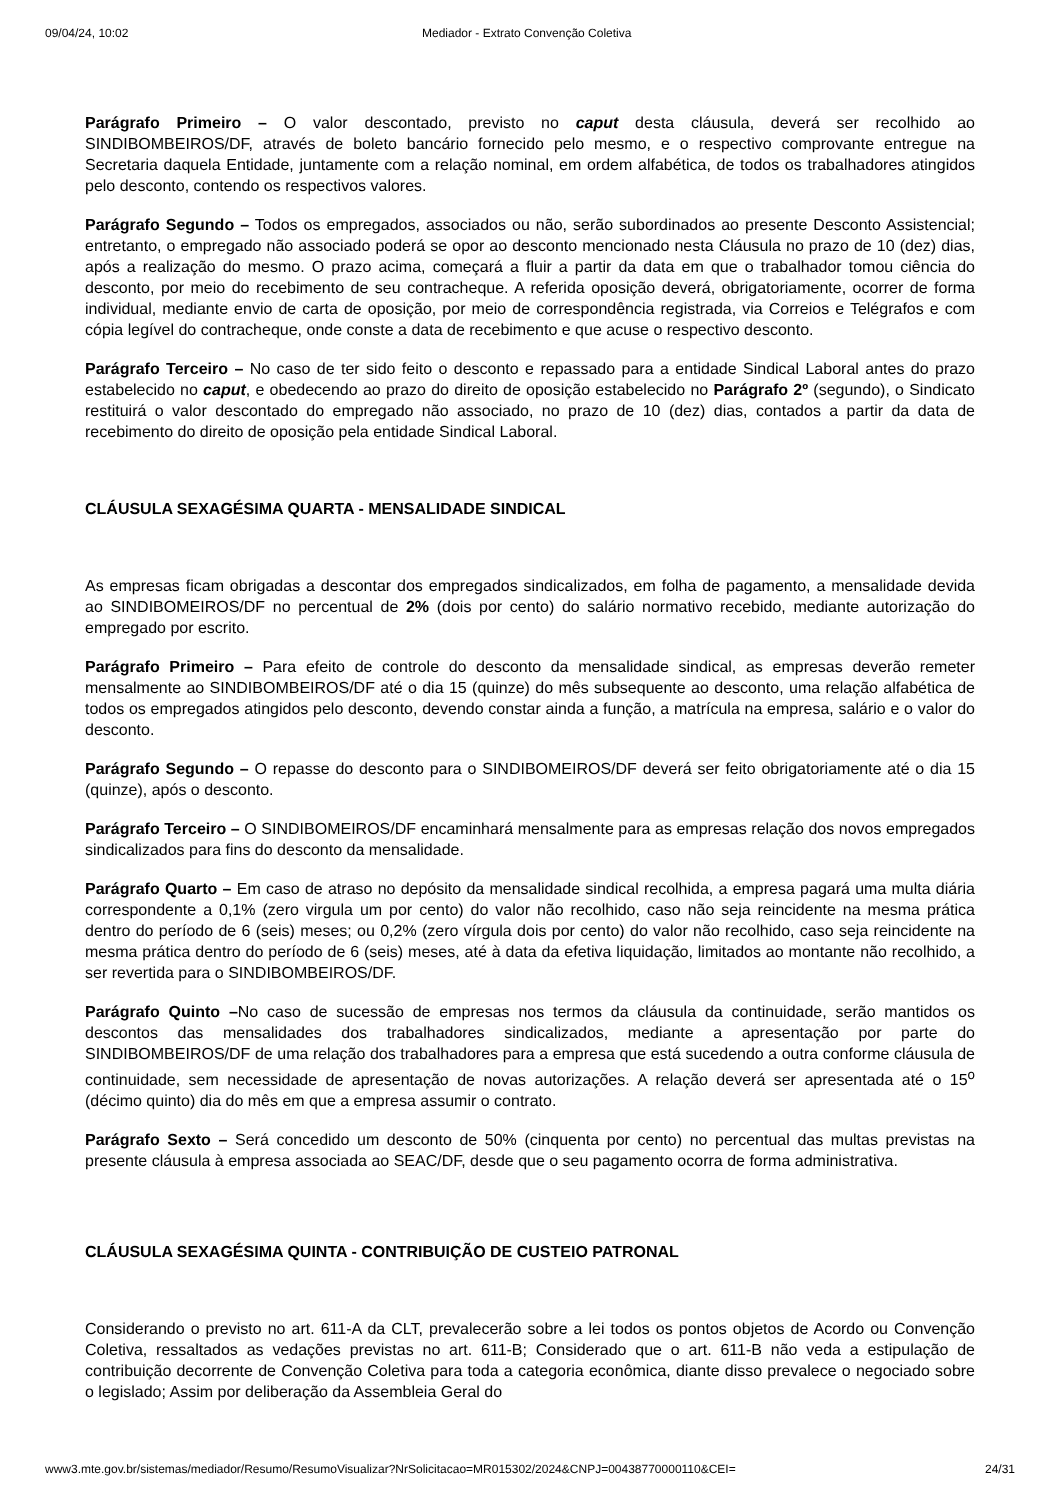09/04/24, 10:02 Mediador - Extrato Convenção Coletiva
Parágrafo Primeiro – O valor descontado, previsto no caput desta cláusula, deverá ser recolhido ao SINDIBOMBEIROS/DF, através de boleto bancário fornecido pelo mesmo, e o respectivo comprovante entregue na Secretaria daquela Entidade, juntamente com a relação nominal, em ordem alfabética, de todos os trabalhadores atingidos pelo desconto, contendo os respectivos valores.
Parágrafo Segundo – Todos os empregados, associados ou não, serão subordinados ao presente Desconto Assistencial; entretanto, o empregado não associado poderá se opor ao desconto mencionado nesta Cláusula no prazo de 10 (dez) dias, após a realização do mesmo. O prazo acima, começará a fluir a partir da data em que o trabalhador tomou ciência do desconto, por meio do recebimento de seu contracheque. A referida oposição deverá, obrigatoriamente, ocorrer de forma individual, mediante envio de carta de oposição, por meio de correspondência registrada, via Correios e Telégrafos e com cópia legível do contracheque, onde conste a data de recebimento e que acuse o respectivo desconto.
Parágrafo Terceiro – No caso de ter sido feito o desconto e repassado para a entidade Sindical Laboral antes do prazo estabelecido no caput, e obedecendo ao prazo do direito de oposição estabelecido no Parágrafo 2º (segundo), o Sindicato restituirá o valor descontado do empregado não associado, no prazo de 10 (dez) dias, contados a partir da data de recebimento do direito de oposição pela entidade Sindical Laboral.
CLÁUSULA SEXAGÉSIMA QUARTA - MENSALIDADE SINDICAL
As empresas ficam obrigadas a descontar dos empregados sindicalizados, em folha de pagamento, a mensalidade devida ao SINDIBOMEIROS/DF no percentual de 2% (dois por cento) do salário normativo recebido, mediante autorização do empregado por escrito.
Parágrafo Primeiro – Para efeito de controle do desconto da mensalidade sindical, as empresas deverão remeter mensalmente ao SINDIBOMBEIROS/DF até o dia 15 (quinze) do mês subsequente ao desconto, uma relação alfabética de todos os empregados atingidos pelo desconto, devendo constar ainda a função, a matrícula na empresa, salário e o valor do desconto.
Parágrafo Segundo – O repasse do desconto para o SINDIBOMEIROS/DF deverá ser feito obrigatoriamente até o dia 15 (quinze), após o desconto.
Parágrafo Terceiro – O SINDIBOMEIROS/DF encaminhará mensalmente para as empresas relação dos novos empregados sindicalizados para fins do desconto da mensalidade.
Parágrafo Quarto – Em caso de atraso no depósito da mensalidade sindical recolhida, a empresa pagará uma multa diária correspondente a 0,1% (zero virgula um por cento) do valor não recolhido, caso não seja reincidente na mesma prática dentro do período de 6 (seis) meses; ou 0,2% (zero vírgula dois por cento) do valor não recolhido, caso seja reincidente na mesma prática dentro do período de 6 (seis) meses, até à data da efetiva liquidação, limitados ao montante não recolhido, a ser revertida para o SINDIBOMBEIROS/DF.
Parágrafo Quinto –No caso de sucessão de empresas nos termos da cláusula da continuidade, serão mantidos os descontos das mensalidades dos trabalhadores sindicalizados, mediante a apresentação por parte do SINDIBOMBEIROS/DF de uma relação dos trabalhadores para a empresa que está sucedendo a outra conforme cláusula de continuidade, sem necessidade de apresentação de novas autorizações. A relação deverá ser apresentada até o 15<sup>o</sup> (décimo quinto) dia do mês em que a empresa assumir o contrato.
Parágrafo Sexto – Será concedido um desconto de 50% (cinquenta por cento) no percentual das multas previstas na presente cláusula à empresa associada ao SEAC/DF, desde que o seu pagamento ocorra de forma administrativa.
CLÁUSULA SEXAGÉSIMA QUINTA - CONTRIBUIÇÃO DE CUSTEIO PATRONAL
Considerando o previsto no art. 611-A da CLT, prevalecerão sobre a lei todos os pontos objetos de Acordo ou Convenção Coletiva, ressaltados as vedações previstas no art. 611-B; Considerado que o art. 611-B não veda a estipulação de contribuição decorrente de Convenção Coletiva para toda a categoria econômica, diante disso prevalece o negociado sobre o legislado; Assim por deliberação da Assembleia Geral do
www3.mte.gov.br/sistemas/mediador/Resumo/ResumoVisualizar?NrSolicitacao=MR015302/2024&CNPJ=00438770000110&CEI= 24/31